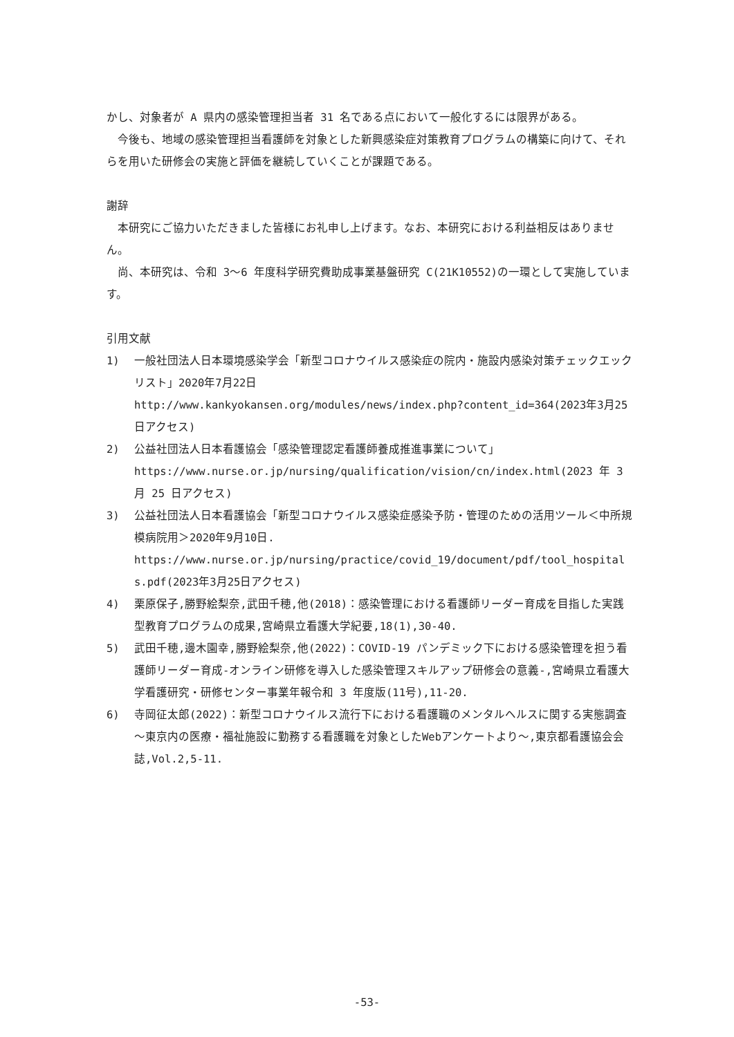かし、対象者が A 県内の感染管理担当者 31 名である点において一般化するには限界がある。
今後も、地域の感染管理担当看護師を対象とした新興感染症対策教育プログラムの構築に向けて、それらを用いた研修会の実施と評価を継続していくことが課題である。
謝辞
本研究にご協力いただきました皆様にお礼申し上げます。なお、本研究における利益相反はありません。
尚、本研究は、令和 3～6 年度科学研究費助成事業基盤研究 C(21K10552)の一環として実施しています。
引用文献
1) 一般社団法人日本環境感染学会「新型コロナウイルス感染症の院内・施設内感染対策チェックエックリスト」2020年7月22日
http://www.kankyokansen.org/modules/news/index.php?content_id=364(2023年3月25日アクセス)
2) 公益社団法人日本看護協会「感染管理認定看護師養成推進事業について」
https://www.nurse.or.jp/nursing/qualification/vision/cn/index.html(2023 年 3 月 25 日アクセス)
3) 公益社団法人日本看護協会「新型コロナウイルス感染症感染予防・管理のための活用ツール＜中所規模病院用＞2020年9月10日.
https://www.nurse.or.jp/nursing/practice/covid_19/document/pdf/tool_hospitals.pdf(2023年3月25日アクセス)
4) 栗原保子,勝野絵梨奈,武田千穂,他(2018)：感染管理における看護師リーダー育成を目指した実践型教育プログラムの成果,宮崎県立看護大学紀要,18(1),30-40.
5) 武田千穂,邊木園幸,勝野絵梨奈,他(2022)：COVID-19 パンデミック下における感染管理を担う看護師リーダー育成-オンライン研修を導入した感染管理スキルアップ研修会の意義-,宮崎県立看護大学看護研究・研修センター事業年報令和 3 年度版(11号),11-20.
6) 寺岡征太郎(2022)：新型コロナウイルス流行下における看護職のメンタルヘルスに関する実態調査～東京内の医療・福祉施設に勤務する看護職を対象としたWebアンケートより～,東京都看護協会会誌,Vol.2,5-11.
-53-